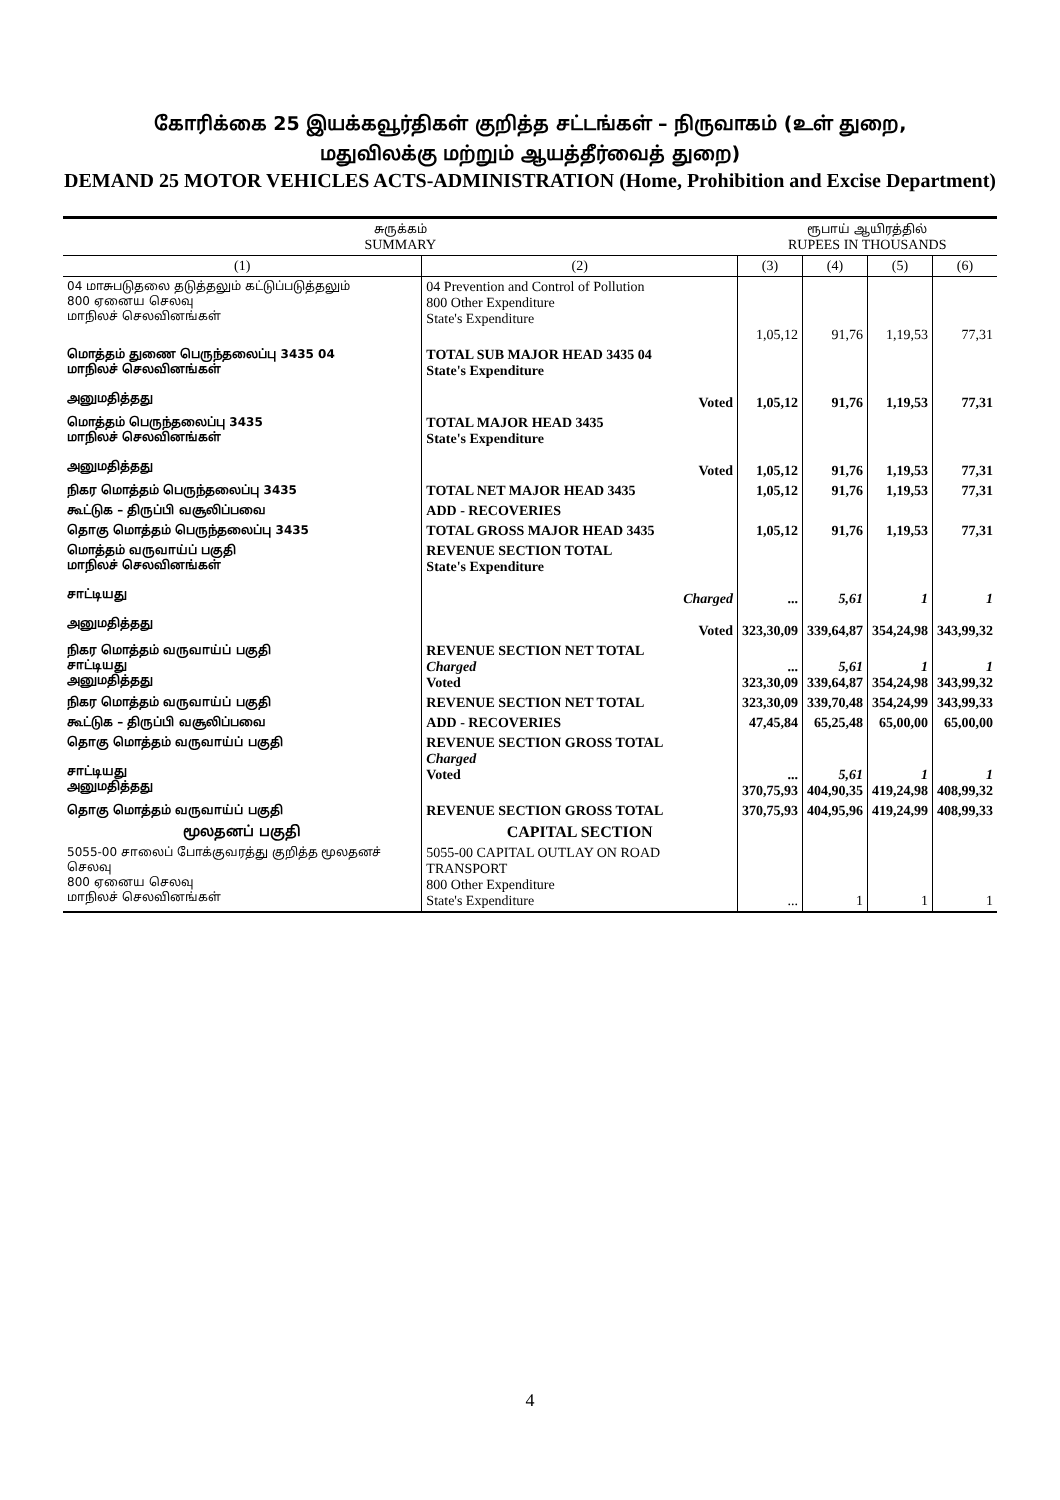கோரிக்கை 25 இயக்கவூர்திகள் குறித்த சட்டங்கள் – நிருவாகம் (உள் துறை,
மதுவிலக்கு மற்றும் ஆயத்தீர்வைத் துறை)
DEMAND 25 MOTOR VEHICLES ACTS-ADMINISTRATION (Home, Prohibition and Excise Department)
| சுருக்கம் SUMMARY | | ரூபாய் ஆயிரத்தில் RUPEES IN THOUSANDS | | | |
| (1) | (2) | (3) | (4) | (5) | (6) |
| 04 மாசுபடுதலை தடுத்தலும் கட்டுப்படுத்தலும் 800 ஏனைய செலவு மாநிலச் செலவினங்கள் | 04 Prevention and Control of Pollution 800 Other Expenditure State's Expenditure | 1,05,12 | 91,76 | 1,19,53 | 77,31 |
| மொத்தம் துணை பெருந்தலைப்பு 3435 04 மாநிலச் செலவினங்கள் அனுமதித்தது | TOTAL SUB MAJOR HEAD 3435 04 State's Expenditure Voted | 1,05,12 | 91,76 | 1,19,53 | 77,31 |
| மொத்தம் பெருந்தலைப்பு 3435 மாநிலச் செலவினங்கள் அனுமதித்தது | TOTAL MAJOR HEAD 3435 State's Expenditure Voted | 1,05,12 | 91,76 | 1,19,53 | 77,31 |
| நிகர மொத்தம் பெருந்தலைப்பு 3435 | TOTAL NET MAJOR HEAD 3435 | 1,05,12 | 91,76 | 1,19,53 | 77,31 |
| கூட்டுக – திருப்பி வசூலிப்பவை | ADD - RECOVERIES | | | | |
| தொகு மொத்தம் பெருந்தலைப்பு 3435 | TOTAL GROSS MAJOR HEAD 3435 | 1,05,12 | 91,76 | 1,19,53 | 77,31 |
| மொத்தம் வருவாய்ப் பகுதி மாநிலச் செலவினங்கள் சாட்டியது அனுமதித்தது | REVENUE SECTION TOTAL State's Expenditure Charged Voted | ... 323,30,09 | 5,61 339,64,87 | 1 354,24,98 | 1 343,99,32 |
| நிகர மொத்தம் வருவாய்ப் பகுதி சாட்டியது அனுமதித்தது | REVENUE SECTION NET TOTAL Charged Voted | ... 323,30,09 | 5,61 339,64,87 | 1 354,24,98 | 1 343,99,32 |
| நிகர மொத்தம் வருவாய்ப் பகுதி | REVENUE SECTION NET TOTAL | 323,30,09 | 339,70,48 | 354,24,99 | 343,99,33 |
| கூட்டுக – திருப்பி வசூலிப்பவை | ADD - RECOVERIES | 47,45,84 | 65,25,48 | 65,00,00 | 65,00,00 |
| தொகு மொத்தம் வருவாய்ப் பகுதி சாட்டியது அனுமதித்தது | REVENUE SECTION GROSS TOTAL Charged Voted | ... 370,75,93 | 5,61 404,90,35 | 1 419,24,98 | 1 408,99,32 |
| தொகு மொத்தம் வருவாய்ப் பகுதி | REVENUE SECTION GROSS TOTAL | 370,75,93 | 404,95,96 | 419,24,99 | 408,99,33 |
| மூலதனப் பகுதி | CAPITAL SECTION | | | | |
| 5055-00 சாலைப் போக்குவரத்து குறித்த மூலதனச் செலவு 800 ஏனைய செலவு மாநிலச் செலவினங்கள் | 5055-00 CAPITAL OUTLAY ON ROAD TRANSPORT 800 Other Expenditure State's Expenditure | ... | 1 | 1 | 1 |
4